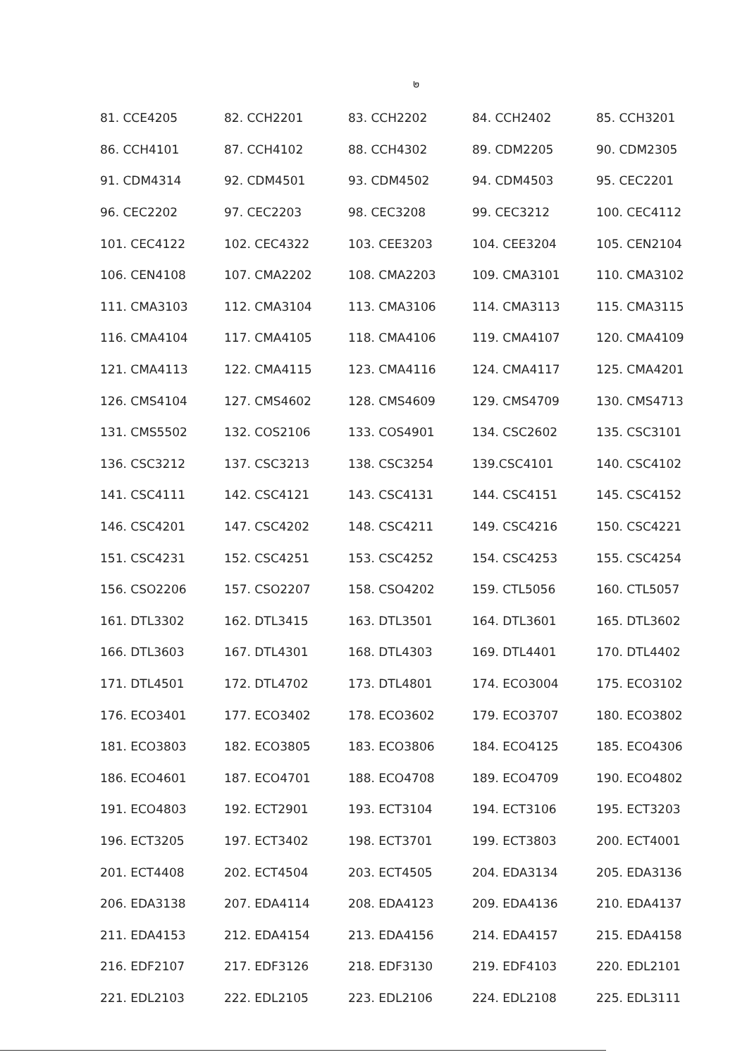๒
| 81. CCE4205 | 82. CCH2201 | 83. CCH2202 | 84. CCH2402 | 85. CCH3201 |
| 86. CCH4101 | 87. CCH4102 | 88. CCH4302 | 89. CDM2205 | 90. CDM2305 |
| 91. CDM4314 | 92. CDM4501 | 93. CDM4502 | 94. CDM4503 | 95. CEC2201 |
| 96. CEC2202 | 97. CEC2203 | 98. CEC3208 | 99. CEC3212 | 100. CEC4112 |
| 101. CEC4122 | 102. CEC4322 | 103. CEE3203 | 104. CEE3204 | 105. CEN2104 |
| 106. CEN4108 | 107. CMA2202 | 108. CMA2203 | 109. CMA3101 | 110. CMA3102 |
| 111. CMA3103 | 112. CMA3104 | 113. CMA3106 | 114. CMA3113 | 115. CMA3115 |
| 116. CMA4104 | 117. CMA4105 | 118. CMA4106 | 119. CMA4107 | 120. CMA4109 |
| 121. CMA4113 | 122. CMA4115 | 123. CMA4116 | 124. CMA4117 | 125. CMA4201 |
| 126. CMS4104 | 127. CMS4602 | 128. CMS4609 | 129. CMS4709 | 130. CMS4713 |
| 131. CMS5502 | 132. COS2106 | 133. COS4901 | 134. CSC2602 | 135. CSC3101 |
| 136. CSC3212 | 137. CSC3213 | 138. CSC3254 | 139.CSC4101 | 140. CSC4102 |
| 141. CSC4111 | 142. CSC4121 | 143. CSC4131 | 144. CSC4151 | 145. CSC4152 |
| 146. CSC4201 | 147. CSC4202 | 148. CSC4211 | 149. CSC4216 | 150. CSC4221 |
| 151. CSC4231 | 152. CSC4251 | 153. CSC4252 | 154. CSC4253 | 155. CSC4254 |
| 156. CSO2206 | 157. CSO2207 | 158. CSO4202 | 159. CTL5056 | 160. CTL5057 |
| 161. DTL3302 | 162. DTL3415 | 163. DTL3501 | 164. DTL3601 | 165. DTL3602 |
| 166. DTL3603 | 167. DTL4301 | 168. DTL4303 | 169. DTL4401 | 170. DTL4402 |
| 171. DTL4501 | 172. DTL4702 | 173. DTL4801 | 174. ECO3004 | 175. ECO3102 |
| 176. ECO3401 | 177. ECO3402 | 178. ECO3602 | 179. ECO3707 | 180. ECO3802 |
| 181. ECO3803 | 182. ECO3805 | 183. ECO3806 | 184. ECO4125 | 185. ECO4306 |
| 186. ECO4601 | 187. ECO4701 | 188. ECO4708 | 189. ECO4709 | 190. ECO4802 |
| 191. ECO4803 | 192. ECT2901 | 193. ECT3104 | 194. ECT3106 | 195. ECT3203 |
| 196. ECT3205 | 197. ECT3402 | 198. ECT3701 | 199. ECT3803 | 200. ECT4001 |
| 201. ECT4408 | 202. ECT4504 | 203. ECT4505 | 204. EDA3134 | 205. EDA3136 |
| 206. EDA3138 | 207. EDA4114 | 208. EDA4123 | 209. EDA4136 | 210. EDA4137 |
| 211. EDA4153 | 212. EDA4154 | 213. EDA4156 | 214. EDA4157 | 215. EDA4158 |
| 216. EDF2107 | 217. EDF3126 | 218. EDF3130 | 219. EDF4103 | 220. EDL2101 |
| 221. EDL2103 | 222. EDL2105 | 223. EDL2106 | 224. EDL2108 | 225. EDL3111 |